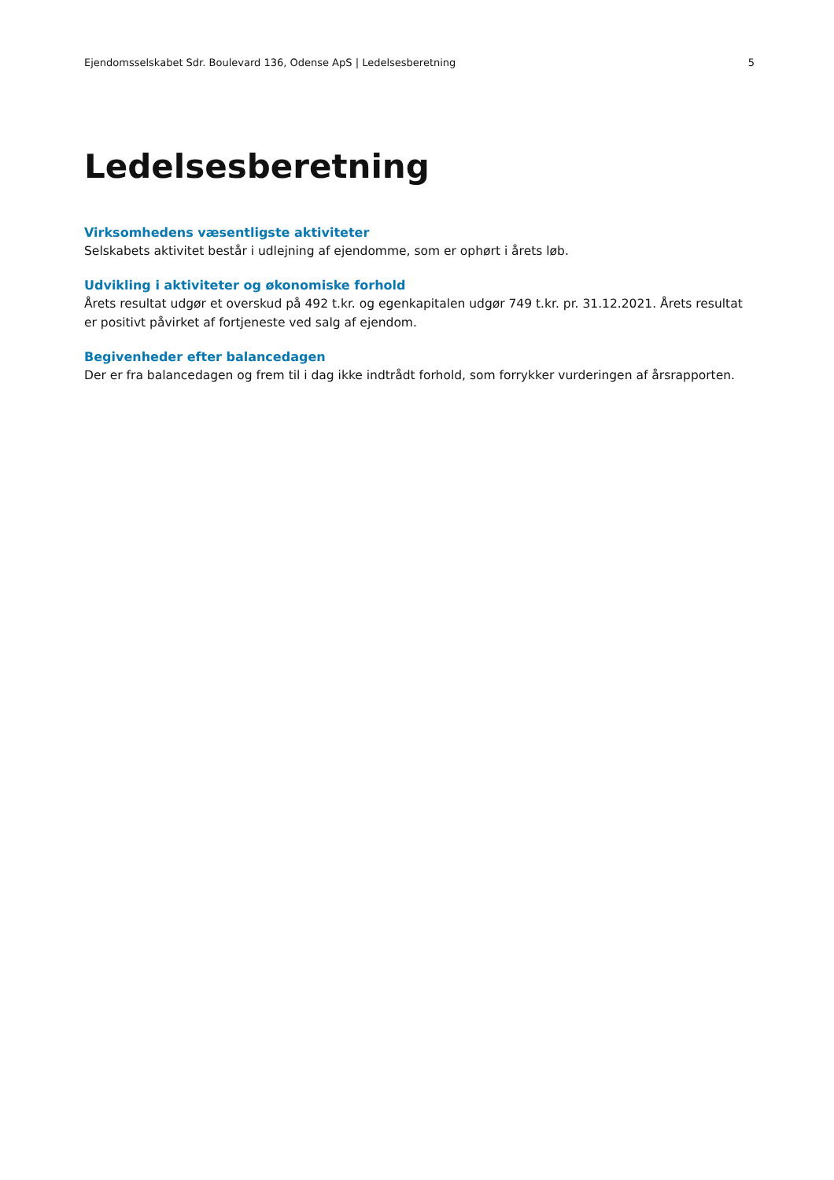Ejendomsselskabet Sdr. Boulevard 136, Odense ApS | Ledelsesberetning 5
Ledelsesberetning
Virksomhedens væsentligste aktiviteter
Selskabets aktivitet består i udlejning af ejendomme, som er ophørt i årets løb.
Udvikling i aktiviteter og økonomiske forhold
Årets resultat udgør et overskud på 492 t.kr. og egenkapitalen udgør 749 t.kr. pr. 31.12.2021. Årets resultat er positivt påvirket af fortjeneste ved salg af ejendom.
Begivenheder efter balancedagen
Der er fra balancedagen og frem til i dag ikke indtrådt forhold, som forrykker vurderingen af årsrapporten.